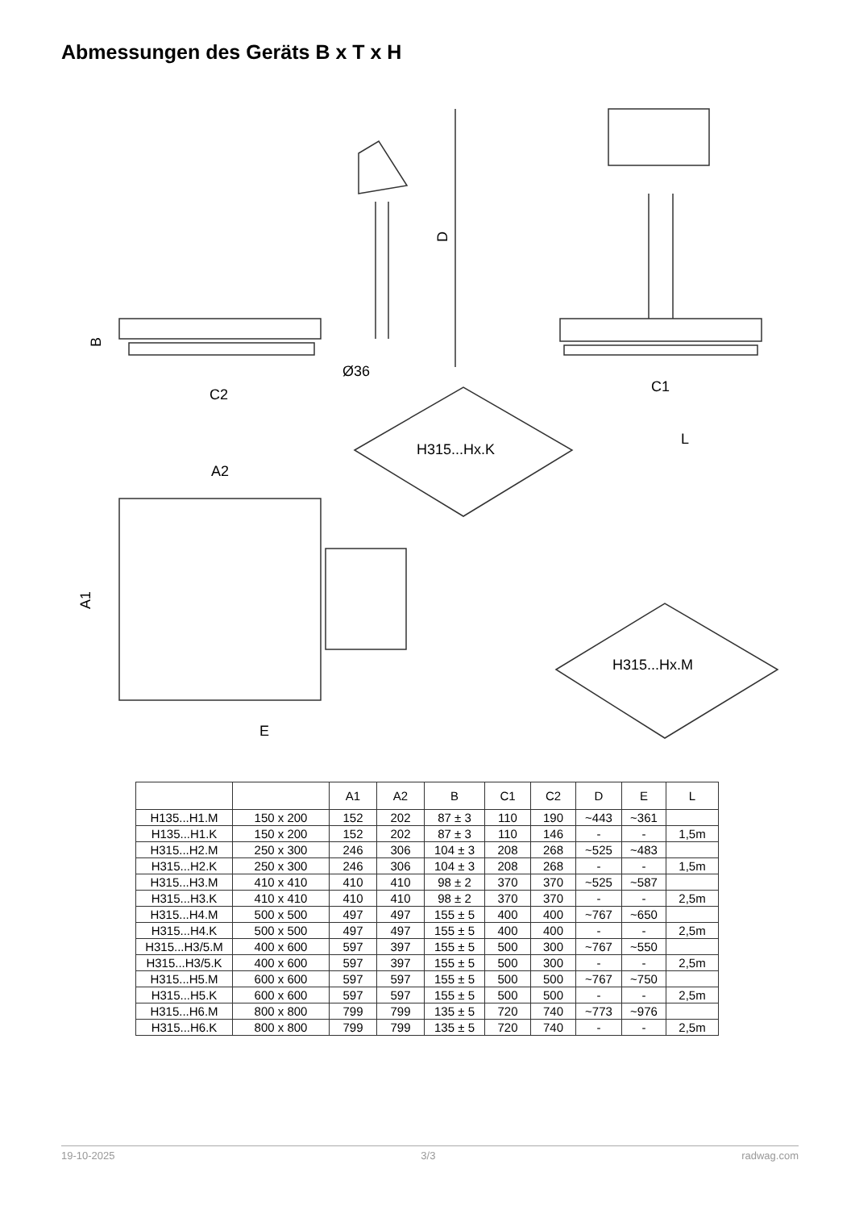Abmessungen des Geräts B x T x H
D
B
C2
Ø36
C1
A2
A1
E
H315...Hx.K
L
H315...Hx.M
| | | A1 | A2 | B | C1 | C2 | D | E | L |
| --- | --- | --- | --- | --- | --- | --- | --- | --- | --- |
| H135...H1.M | 150 x 200 | 152 | 202 | 87 ± 3 | 110 | 190 | ~443 | ~361 | |
| H135...H1.K | 150 x 200 | 152 | 202 | 87 ± 3 | 110 | 146 | - | - | 1,5m |
| H315...H2.M | 250 x 300 | 246 | 306 | 104 ± 3 | 208 | 268 | ~525 | ~483 | |
| H315...H2.K | 250 x 300 | 246 | 306 | 104 ± 3 | 208 | 268 | - | - | 1,5m |
| H315...H3.M | 410 x 410 | 410 | 410 | 98 ± 2 | 370 | 370 | ~525 | ~587 | |
| H315...H3.K | 410 x 410 | 410 | 410 | 98 ± 2 | 370 | 370 | - | - | 2,5m |
| H315...H4.M | 500 x 500 | 497 | 497 | 155 ± 5 | 400 | 400 | ~767 | ~650 | |
| H315...H4.K | 500 x 500 | 497 | 497 | 155 ± 5 | 400 | 400 | - | - | 2,5m |
| H315...H3/5.M | 400 x 600 | 597 | 397 | 155 ± 5 | 500 | 300 | ~767 | ~550 | |
| H315...H3/5.K | 400 x 600 | 597 | 397 | 155 ± 5 | 500 | 300 | - | - | 2,5m |
| H315...H5.M | 600 x 600 | 597 | 597 | 155 ± 5 | 500 | 500 | ~767 | ~750 | |
| H315...H5.K | 600 x 600 | 597 | 597 | 155 ± 5 | 500 | 500 | - | - | 2,5m |
| H315...H6.M | 800 x 800 | 799 | 799 | 135 ± 5 | 720 | 740 | ~773 | ~976 | |
| H315...H6.K | 800 x 800 | 799 | 799 | 135 ± 5 | 720 | 740 | - | - | 2,5m |
19-10-2025 3/3 radwag.com